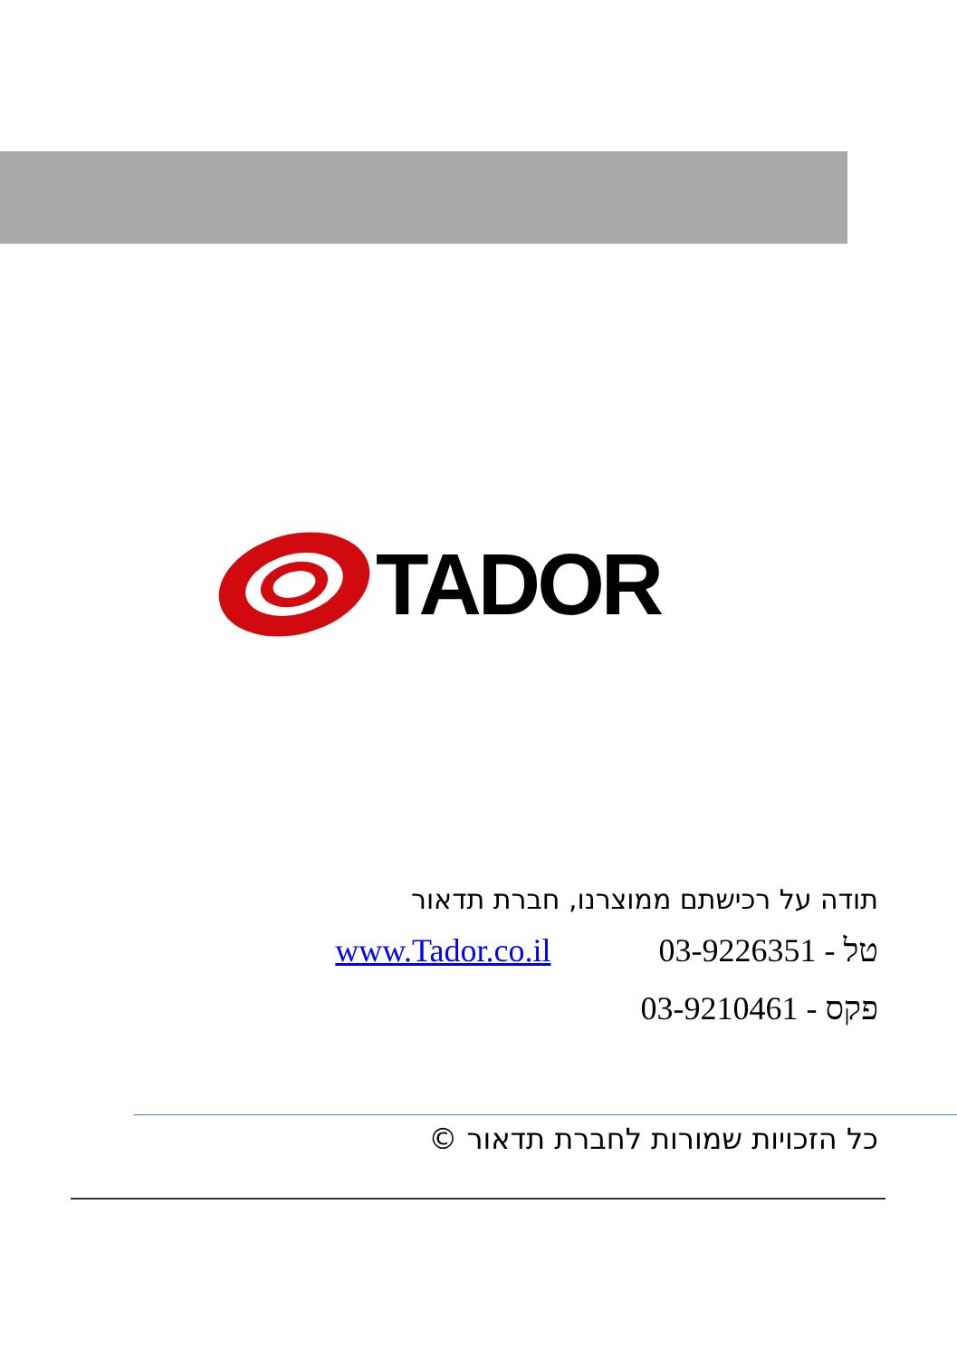TADOR
תודה על רכישתם ממוצרנו, חברת תדאור
טל - 03-9226351 www.Tador.co.il
פקס - 03-9210461
כל הזכויות שמורות לחברת תדאור ©